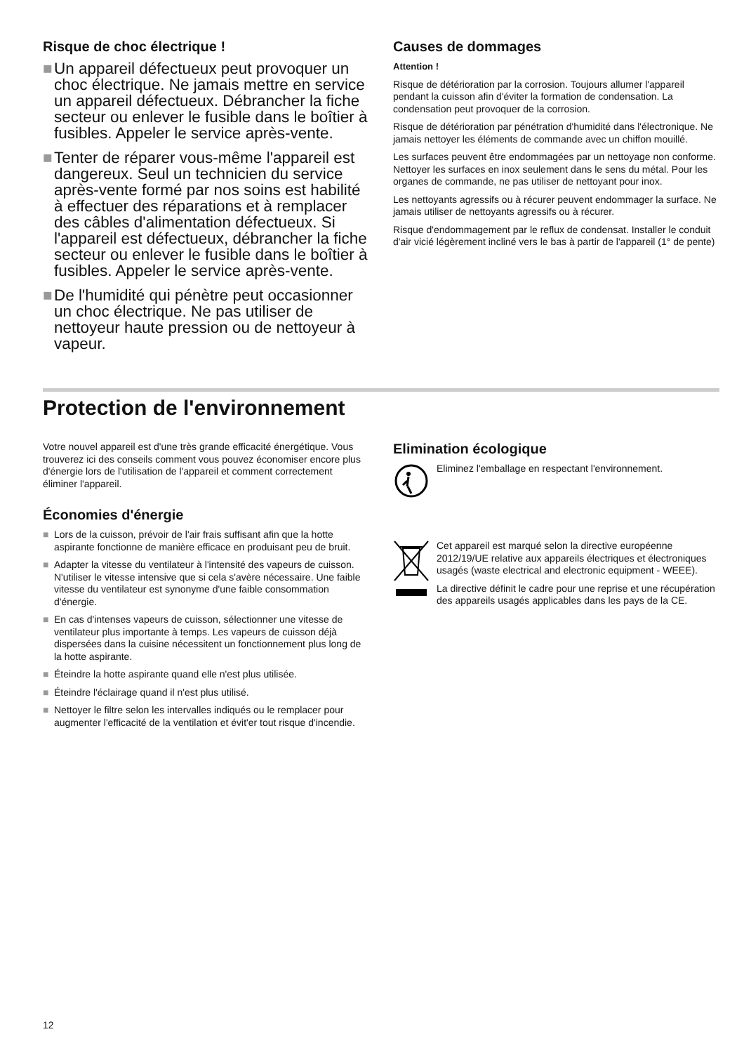Risque de choc électrique !
■ Un appareil défectueux peut provoquer un choc électrique. Ne jamais mettre en service un appareil défectueux. Débrancher la fiche secteur ou enlever le fusible dans le boîtier à fusibles. Appeler le service après-vente.
■ Tenter de réparer vous-même l'appareil est dangereux. Seul un technicien du service après-vente formé par nos soins est habilité à effectuer des réparations et à remplacer des câbles d'alimentation défectueux. Si l'appareil est défectueux, débrancher la fiche secteur ou enlever le fusible dans le boîtier à fusibles. Appeler le service après-vente.
■ De l'humidité qui pénètre peut occasionner un choc électrique. Ne pas utiliser de nettoyeur haute pression ou de nettoyeur à vapeur.
Causes de dommages
Attention !
Risque de détérioration par la corrosion. Toujours allumer l'appareil pendant la cuisson afin d'éviter la formation de condensation. La condensation peut provoquer de la corrosion.
Risque de détérioration par pénétration d'humidité dans l'électronique. Ne jamais nettoyer les éléments de commande avec un chiffon mouillé.
Les surfaces peuvent être endommagées par un nettoyage non conforme. Nettoyer les surfaces en inox seulement dans le sens du métal. Pour les organes de commande, ne pas utiliser de nettoyant pour inox.
Les nettoyants agressifs ou à récurer peuvent endommager la surface. Ne jamais utiliser de nettoyants agressifs ou à récurer.
Risque d'endommagement par le reflux de condensat. Installer le conduit d'air vicié légèrement incliné vers le bas à partir de l'appareil (1° de pente)
Protection de l'environnement
Votre nouvel appareil est d'une très grande efficacité énergétique. Vous trouverez ici des conseils comment vous pouvez économiser encore plus d'énergie lors de l'utilisation de l'appareil et comment correctement éliminer l'appareil.
Économies d'énergie
■ Lors de la cuisson, prévoir de l'air frais suffisant afin que la hotte aspirante fonctionne de manière efficace en produisant peu de bruit.
■ Adapter la vitesse du ventilateur à l'intensité des vapeurs de cuisson. N'utiliser le vitesse intensive que si cela s'avère nécessaire. Une faible vitesse du ventilateur est synonyme d'une faible consommation d'énergie.
■ En cas d'intenses vapeurs de cuisson, sélectionner une vitesse de ventilateur plus importante à temps. Les vapeurs de cuisson déjà dispersées dans la cuisine nécessitent un fonctionnement plus long de la hotte aspirante.
■ Éteindre la hotte aspirante quand elle n'est plus utilisée.
■ Éteindre l'éclairage quand il n'est plus utilisé.
■ Nettoyer le filtre selon les intervalles indiqués ou le remplacer pour augmenter l'efficacité de la ventilation et évit'er tout risque d'incendie.
Elimination écologique
Eliminez l'emballage en respectant l'environnement.
Cet appareil est marqué selon la directive européenne 2012/19/UE relative aux appareils électriques et électroniques usagés (waste electrical and electronic equipment - WEEE).
La directive définit le cadre pour une reprise et une récupération des appareils usagés applicables dans les pays de la CE.
12